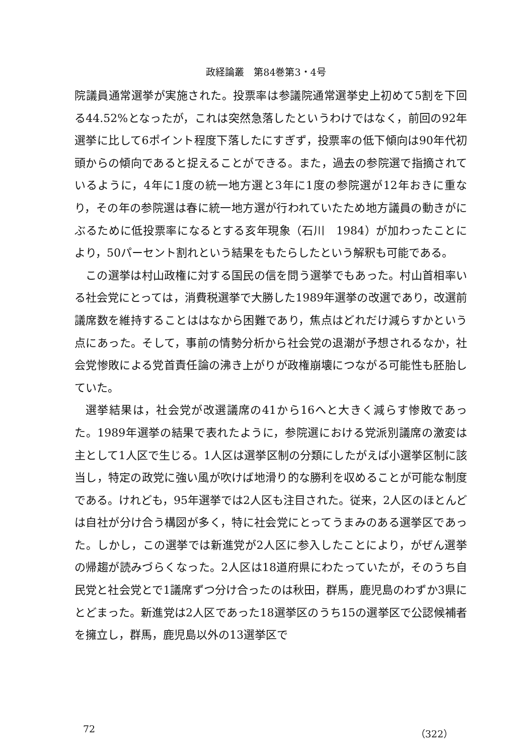政経論叢　第84巻第3・4号
院議員通常選挙が実施された。投票率は参議院通常選挙史上初めて5割を下回る44.52%となったが，これは突然急落したというわけではなく，前回の92年選挙に比して6ポイント程度下落したにすぎず，投票率の低下傾向は90年代初頭からの傾向であると捉えることができる。また，過去の参院選で指摘されているように，4年に1度の統一地方選と3年に1度の参院選が12年おきに重なり，その年の参院選は春に統一地方選が行われていたため地方議員の動きがにぶるために低投票率になるとする亥年現象（石川　1984）が加わったことにより，50パーセント割れという結果をもたらしたという解釈も可能である。
この選挙は村山政権に対する国民の信を問う選挙でもあった。村山首相率いる社会党にとっては，消費税選挙で大勝した1989年選挙の改選であり，改選前議席数を維持することははなから困難であり，焦点はどれだけ減らすかという点にあった。そして，事前の情勢分析から社会党の退潮が予想されるなか，社会党惨敗による党首責任論の沸き上がりが政権崩壊につながる可能性も胚胎していた。
選挙結果は，社会党が改選議席の41から16へと大きく減らす惨敗であった。1989年選挙の結果で表れたように，参院選における党派別議席の激変は主として1人区で生じる。1人区は選挙区制の分類にしたがえば小選挙区制に該当し，特定の政党に強い風が吹けば地滑り的な勝利を収めることが可能な制度である。けれども，95年選挙では2人区も注目された。従来，2人区のほとんどは自社が分け合う構図が多く，特に社会党にとってうまみのある選挙区であった。しかし，この選挙では新進党が2人区に参入したことにより，がぜん選挙の帰趨が読みづらくなった。2人区は18道府県にわたっていたが，そのうち自民党と社会党とで1議席ずつ分け合ったのは秋田，群馬，鹿児島のわずか3県にとどまった。新進党は2人区であった18選挙区のうち15の選挙区で公認候補者を擁立し，群馬，鹿児島以外の13選挙区で
72 （322）